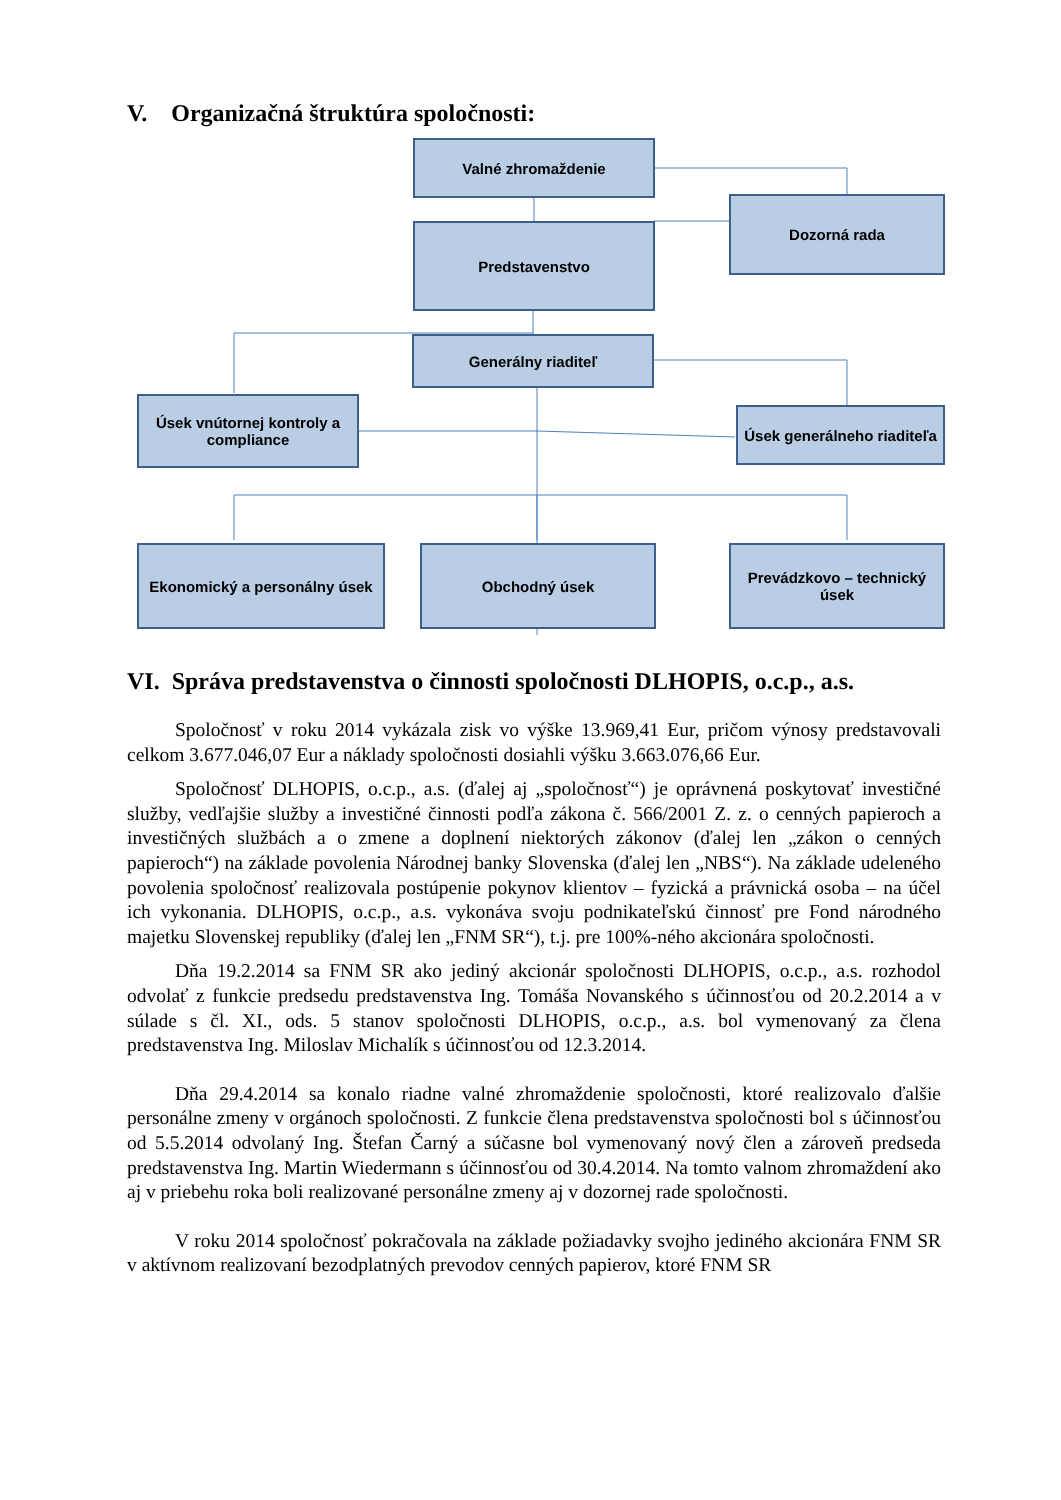V. Organizačná štruktúra spoločnosti:
Valné zhromaždenie
Dozorná rada
Predstavenstvo
Generálny riaditeľ
Úsek vnútornej kontroly a compliance
Úsek generálneho riaditeľa
Ekonomický a personálny úsek
Obchodný úsek
Prevádzkovo – technický úsek
VI. Správa predstavenstva o činnosti spoločnosti DLHOPIS, o.c.p., a.s.
Spoločnosť v roku 2014 vykázala zisk vo výške 13.969,41 Eur, pričom výnosy predstavovali celkom 3.677.046,07 Eur a náklady spoločnosti dosiahli výšku 3.663.076,66 Eur.
Spoločnosť DLHOPIS, o.c.p., a.s. (ďalej aj „spoločnosť“) je oprávnená poskytovať investičné služby, vedľajšie služby a investičné činnosti podľa zákona č. 566/2001 Z. z. o cenných papieroch a investičných službách a o zmene a doplnení niektorých zákonov (ďalej len „zákon o cenných papieroch“) na základe povolenia Národnej banky Slovenska (ďalej len „NBS“). Na základe udeleného povolenia spoločnosť realizovala postúpenie pokynov klientov – fyzická a právnická osoba – na účel ich vykonania. DLHOPIS, o.c.p., a.s. vykonáva svoju podnikateľskú činnosť pre Fond národného majetku Slovenskej republiky (ďalej len „FNM SR“), t.j. pre 100%-ného akcionára spoločnosti.
Dňa 19.2.2014 sa FNM SR ako jediný akcionár spoločnosti DLHOPIS, o.c.p., a.s. rozhodol odvolať z funkcie predsedu predstavenstva Ing. Tomáša Novanského s účinnosťou od 20.2.2014 a v súlade s čl. XI., ods. 5 stanov spoločnosti DLHOPIS, o.c.p., a.s. bol vymenovaný za člena predstavenstva Ing. Miloslav Michalík s účinnosťou od 12.3.2014.
Dňa 29.4.2014 sa konalo riadne valné zhromaždenie spoločnosti, ktoré realizovalo ďalšie personálne zmeny v orgánoch spoločnosti. Z funkcie člena predstavenstva spoločnosti bol s účinnosťou od 5.5.2014 odvolaný Ing. Štefan Čarný a súčasne bol vymenovaný nový člen a zároveň predseda predstavenstva Ing. Martin Wiedermann s účinnosťou od 30.4.2014. Na tomto valnom zhromaždení ako aj v priebehu roka boli realizované personálne zmeny aj v dozornej rade spoločnosti.
V roku 2014 spoločnosť pokračovala na základe požiadavky svojho jediného akcionára FNM SR v aktívnom realizovaní bezodplatných prevodov cenných papierov, ktoré FNM SR